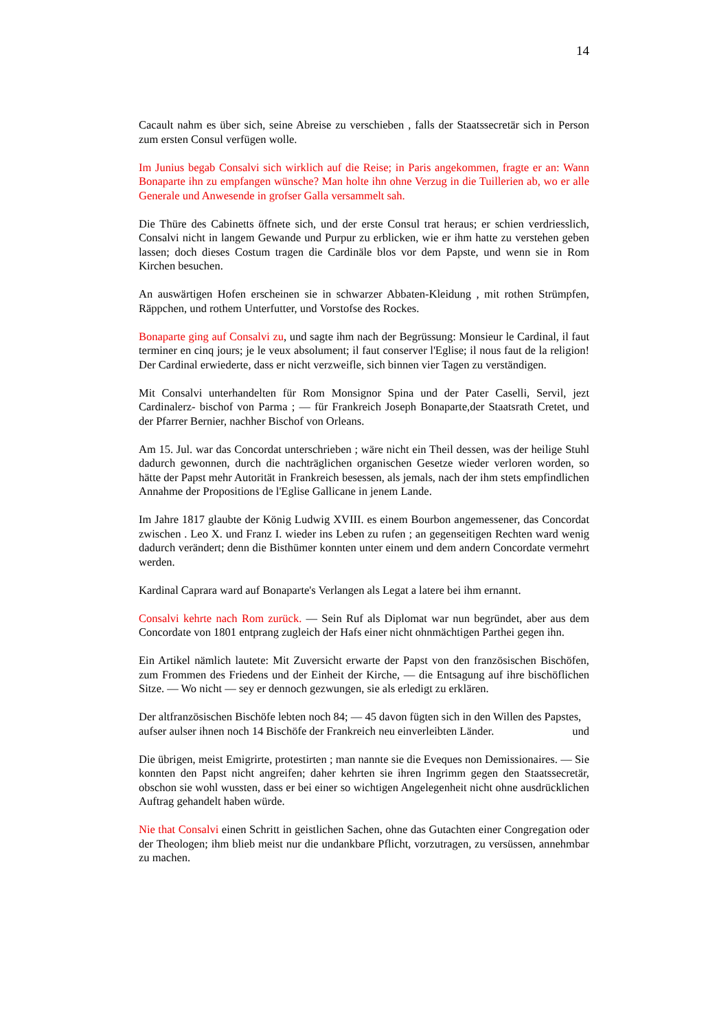14
Cacault nahm es über sich, seine Abreise zu verschieben , falls der Staatssecretär sich in Person zum ersten Consul verfügen wolle.
Im Junius begab Consalvi sich wirklich auf die Reise; in Paris angekommen, fragte er an: Wann Bonaparte ihn zu empfangen wünsche? Man holte ihn ohne Verzug in die Tuillerien ab, wo er alle Generale und Anwesende in grofser Galla versammelt sah.
Die Thüre des Cabinetts öffnete sich, und der erste Consul trat heraus; er schien verdriesslich, Consalvi nicht in langem Gewande und Purpur zu erblicken, wie er ihm hatte zu verstehen geben lassen; doch dieses Costum tragen die Cardinäle blos vor dem Papste, und wenn sie in Rom Kirchen besuchen.
An auswärtigen Hofen erscheinen sie in schwarzer Abbaten-Kleidung , mit rothen Strümpfen, Räppchen, und rothem Unterfutter, und Vorstofse des Rockes.
Bonaparte ging auf Consalvi zu, und sagte ihm nach der Begrüssung: Monsieur le Cardinal, il faut terminer en cinq jours; je le veux absolument; il faut conserver l'Eglise; il nous faut de la religion! Der Cardinal erwiederte, dass er nicht verzweifle, sich binnen vier Tagen zu verständigen.
Mit Consalvi unterhandelten für Rom Monsignor Spina und der Pater Caselli, Servil, jezt Cardinalerz- bischof von Parma ; — für Frankreich Joseph Bonaparte,der Staatsrath Cretet, und der Pfarrer Bernier, nachher Bischof von Orleans.
Am 15. Jul. war das Concordat unterschrieben ; wäre nicht ein Theil dessen, was der heilige Stuhl dadurch gewonnen, durch die nachträglichen organischen Gesetze wieder verloren worden, so hätte der Papst mehr Autorität in Frankreich besessen, als jemals, nach der ihm stets empfindlichen Annahme der Propositions de l'Eglise Gallicane in jenem Lande.
Im Jahre 1817 glaubte der König Ludwig XVIII. es einem Bourbon angemessener, das Concordat zwischen . Leo X. und Franz I. wieder ins Leben zu rufen ; an gegenseitigen Rechten ward wenig dadurch verändert; denn die Bisthümer konnten unter einem und dem andern Concordate vermehrt werden.
Kardinal Caprara ward auf Bonaparte's Verlangen als Legat a latere bei ihm ernannt.
Consalvi kehrte nach Rom zurück. — Sein Ruf als Diplomat war nun begründet, aber aus dem Concordate von 1801 entprang zugleich der Hafs einer nicht ohnmächtigen Parthei gegen ihn.
Ein Artikel nämlich lautete: Mit Zuversicht erwarte der Papst von den französischen Bischöfen, zum Frommen des Friedens und der Einheit der Kirche, — die Entsagung auf ihre bischöflichen Sitze. — Wo nicht — sey er dennoch gezwungen, sie als erledigt zu erklären.
Der altfranzösischen Bischöfe lebten noch 84; — 45 davon fügten sich in den Willen des Papstes, und
aufser aulser ihnen noch 14 Bischöfe der Frankreich neu einverleibten Länder.
Die übrigen, meist Emigrirte, protestirten ; man nannte sie die Eveques non Demissionaires. — Sie konnten den Papst nicht angreifen; daher kehrten sie ihren Ingrimm gegen den Staatssecretär, obschon sie wohl wussten, dass er bei einer so wichtigen Angelegenheit nicht ohne ausdrücklichen Auftrag gehandelt haben würde.
Nie that Consalvi einen Schritt in geistlichen Sachen, ohne das Gutachten einer Congregation oder der Theologen; ihm blieb meist nur die undankbare Pflicht, vorzutragen, zu versüssen, annehmbar zu machen.